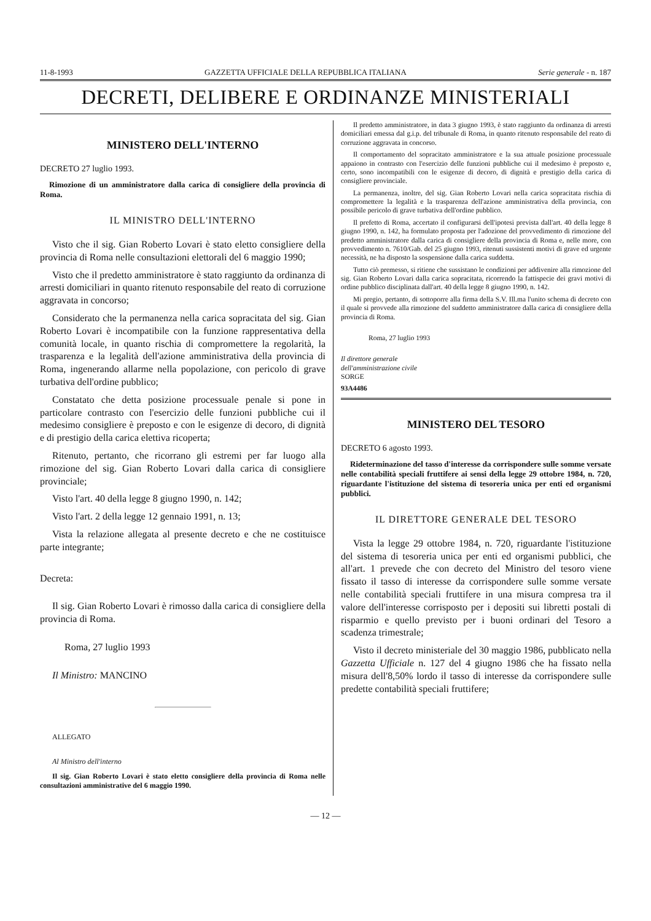11-8-1993 GAZZETTA UFFICIALE DELLA REPUBBLICA ITALIANA Serie generale - n. 187
DECRETI, DELIBERE E ORDINANZE MINISTERIALI
MINISTERO DELL'INTERNO
DECRETO 27 luglio 1993.
Rimozione di un amministratore dalla carica di consigliere della provincia di Roma.
IL MINISTRO DELL'INTERNO
Visto che il sig. Gian Roberto Lovari è stato eletto consigliere della provincia di Roma nelle consultazioni elettorali del 6 maggio 1990;
Visto che il predetto amministratore è stato raggiunto da ordinanza di arresti domiciliari in quanto ritenuto responsabile del reato di corruzione aggravata in concorso;
Considerato che la permanenza nella carica sopracitata del sig. Gian Roberto Lovari è incompatibile con la funzione rappresentativa della comunità locale, in quanto rischia di compromettere la regolarità, la trasparenza e la legalità dell'azione amministrativa della provincia di Roma, ingenerando allarme nella popolazione, con pericolo di grave turbativa dell'ordine pubblico;
Constatato che detta posizione processuale penale si pone in particolare contrasto con l'esercizio delle funzioni pubbliche cui il medesimo consigliere è preposto e con le esigenze di decoro, di dignità e di prestigio della carica elettiva ricoperta;
Ritenuto, pertanto, che ricorrano gli estremi per far luogo alla rimozione del sig. Gian Roberto Lovari dalla carica di consigliere provinciale;
Visto l'art. 40 della legge 8 giugno 1990, n. 142;
Visto l'art. 2 della legge 12 gennaio 1991, n. 13;
Vista la relazione allegata al presente decreto e che ne costituisce parte integrante;
Decreta:
Il sig. Gian Roberto Lovari è rimosso dalla carica di consigliere della provincia di Roma.
Roma, 27 luglio 1993
Il Ministro: MANCINO
ALLEGATO
Al Ministro dell'interno
Il sig. Gian Roberto Lovari è stato eletto consigliere della provincia di Roma nelle consultazioni amministrative del 6 maggio 1990.
Il predetto amministratore, in data 3 giugno 1993, è stato raggiunto da ordinanza di arresti domiciliari emessa dal g.i.p. del tribunale di Roma, in quanto ritenuto responsabile del reato di corruzione aggravata in concorso.
Il comportamento del sopracitato amministratore e la sua attuale posizione processuale appaiono in contrasto con l'esercizio delle funzioni pubbliche cui il medesimo è preposto e, certo, sono incompatibili con le esigenze di decoro, di dignità e prestigio della carica di consigliere provinciale.
La permanenza, inoltre, del sig. Gian Roberto Lovari nella carica sopracitata rischia di compromettere la legalità e la trasparenza dell'azione amministrativa della provincia, con possibile pericolo di grave turbativa dell'ordine pubblico.
Il prefetto di Roma, accertato il configurarsi dell'ipotesi prevista dall'art. 40 della legge 8 giugno 1990, n. 142, ha formulato proposta per l'adozione del provvedimento di rimozione del predetto amministratore dalla carica di consigliere della provincia di Roma e, nelle more, con provvedimento n. 7610/Gab. del 25 giugno 1993, ritenuti sussistenti motivi di grave ed urgente necessità, ne ha disposto la sospensione dalla carica suddetta.
Tutto ciò premesso, si ritiene che sussistano le condizioni per addivenire alla rimozione del sig. Gian Roberto Lovari dalla carica sopracitata, ricorrendo la fattispecie dei gravi motivi di ordine pubblico disciplinata dall'art. 40 della legge 8 giugno 1990, n. 142.
Mi pregio, pertanto, di sottoporre alla firma della S.V. Ill.ma l'unito schema di decreto con il quale si provvede alla rimozione del suddetto amministratore dalla carica di consigliere della provincia di Roma.
Roma, 27 luglio 1993
Il direttore generale
dell'amministrazione civile
SORGE
93A4486
MINISTERO DEL TESORO
DECRETO 6 agosto 1993.
Rideterminazione del tasso d'interesse da corrispondere sulle somme versate nelle contabilità speciali fruttifere ai sensi della legge 29 ottobre 1984, n. 720, riguardante l'istituzione del sistema di tesoreria unica per enti ed organismi pubblici.
IL DIRETTORE GENERALE DEL TESORO
Vista la legge 29 ottobre 1984, n. 720, riguardante l'istituzione del sistema di tesoreria unica per enti ed organismi pubblici, che all'art. 1 prevede che con decreto del Ministro del tesoro viene fissato il tasso di interesse da corrispondere sulle somme versate nelle contabilità speciali fruttifere in una misura compresa tra il valore dell'interesse corrisposto per i depositi sui libretti postali di risparmio e quello previsto per i buoni ordinari del Tesoro a scadenza trimestrale;
Visto il decreto ministeriale del 30 maggio 1986, pubblicato nella Gazzetta Ufficiale n. 127 del 4 giugno 1986 che ha fissato nella misura dell'8,50% lordo il tasso di interesse da corrispondere sulle predette contabilità speciali fruttifere;
— 12 —